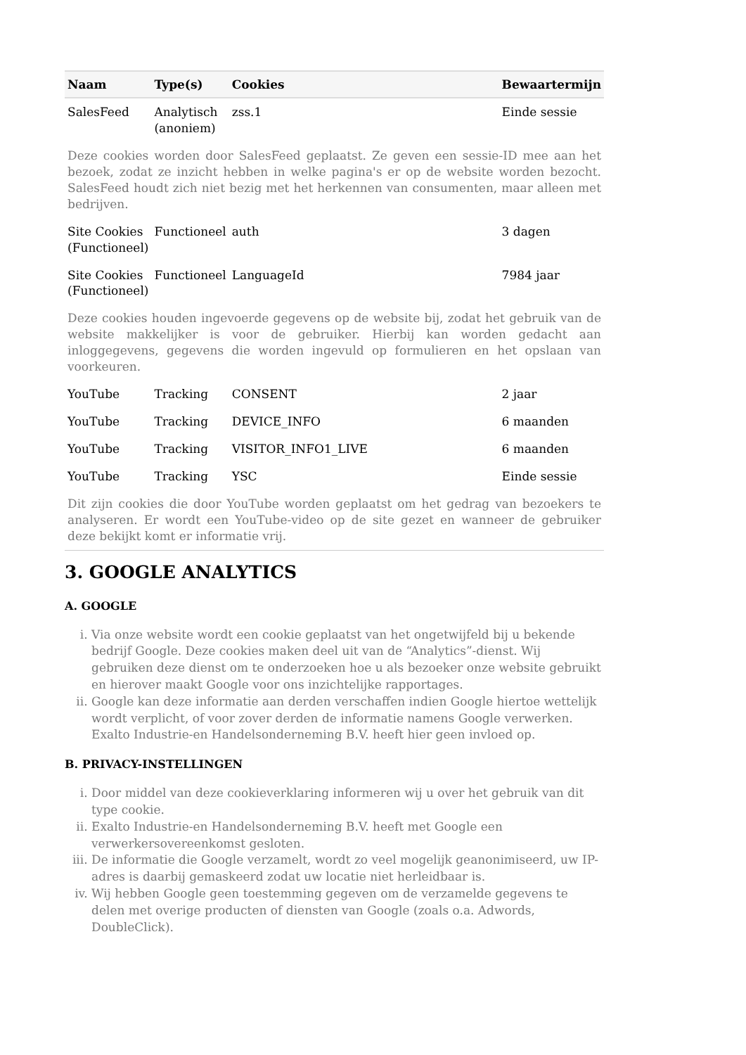| Naam | Type(s) | Cookies | Bewaartermijn |
| --- | --- | --- | --- |
| SalesFeed | Analytisch (anoniem) | zss.1 | Einde sessie |
| Deze cookies worden door SalesFeed geplaatst. Ze geven een sessie-ID mee aan het bezoek, zodat ze inzicht hebben in welke pagina's er op de website worden bezocht. SalesFeed houdt zich niet bezig met het herkennen van consumenten, maar alleen met bedrijven. | | | |
| Site Cookies (Functioneel) | Functioneel | auth | 3 dagen |
| Site Cookies (Functioneel) | Functioneel | LanguageId | 7984 jaar |
| Deze cookies houden ingevoerde gegevens op de website bij, zodat het gebruik van de website makkelijker is voor de gebruiker. Hierbij kan worden gedacht aan inloggegevens, gegevens die worden ingevuld op formulieren en het opslaan van voorkeuren. | | | |
| YouTube | Tracking | CONSENT | 2 jaar |
| YouTube | Tracking | DEVICE_INFO | 6 maanden |
| YouTube | Tracking | VISITOR_INFO1_LIVE | 6 maanden |
| YouTube | Tracking | YSC | Einde sessie |
| Dit zijn cookies die door YouTube worden geplaatst om het gedrag van bezoekers te analyseren. Er wordt een YouTube-video op de site gezet en wanneer de gebruiker deze bekijkt komt er informatie vrij. | | | |
3. GOOGLE ANALYTICS
A. GOOGLE
i. Via onze website wordt een cookie geplaatst van het ongetwijfeld bij u bekende bedrijf Google. Deze cookies maken deel uit van de “Analytics”-dienst. Wij gebruiken deze dienst om te onderzoeken hoe u als bezoeker onze website gebruikt en hierover maakt Google voor ons inzichtelijke rapportages.
ii. Google kan deze informatie aan derden verschaffen indien Google hiertoe wettelijk wordt verplicht, of voor zover derden de informatie namens Google verwerken. Exalto Industrie-en Handelsonderneming B.V. heeft hier geen invloed op.
B. PRIVACY-INSTELLINGEN
i. Door middel van deze cookieverklaring informeren wij u over het gebruik van dit type cookie.
ii. Exalto Industrie-en Handelsonderneming B.V. heeft met Google een verwerkersovereenkomst gesloten.
iii. De informatie die Google verzamelt, wordt zo veel mogelijk geanonimiseerd, uw IP-adres is daarbij gemaskeerd zodat uw locatie niet herleidbaar is.
iv. Wij hebben Google geen toestemming gegeven om de verzamelde gegevens te delen met overige producten of diensten van Google (zoals o.a. Adwords, DoubleClick).